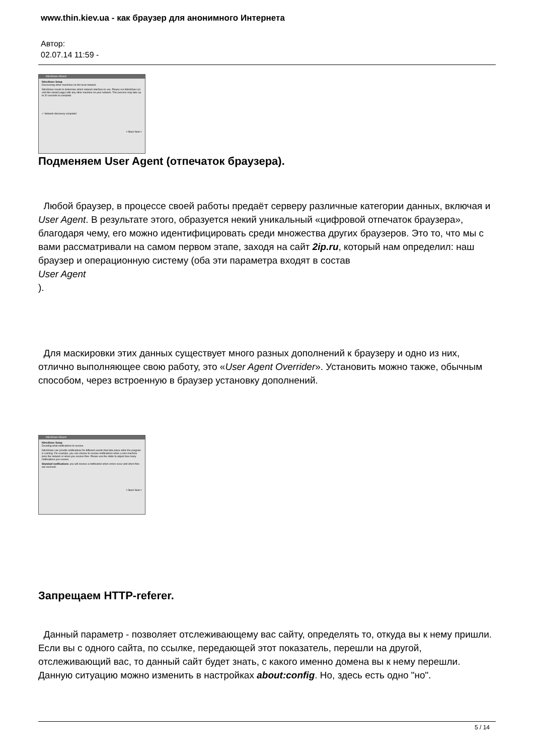www.thin.kiev.ua - как браузер для анонимного Интернета
Автор:
02.07.14 11:59 -
NitroShare Wizard
NitroShare Setup
Discovering other machines on the local network.
NitroShare needs to determine which network interface to use. Please run NitroShare (or visit this wizard page) with any other machine on your network. This process may take up to 20 seconds to complete.
✓ Network discovery complete!
< Back Next >
Подменяем User Agent (отпечаток браузера).
Любой браузер, в процессе своей работы предаёт серверу различные категории данных, включая и User Agent. В результате этого, образуется некий уникальный «цифровой отпечаток браузера», благодаря чему, его можно идентифицировать среди множества других браузеров. Это то, что мы с вами рассматривали на самом первом этапе, заходя на сайт 2ip.ru, который нам определил: наш браузер и операционную систему (оба эти параметра входят в состав
User Agent
).
Для маскировки этих данных существует много разных дополнений к браузеру и одно из них, отлично выполняющее свою работу, это «User Agent Overrider». Установить можно также, обычным способом, через встроенную в браузер установку дополнений.
NitroShare Wizard
NitroShare Setup
Deciding what notifications to receive.
NitroShare can provide notifications for different events that take place while the program is running. For example, you can choose to receive notifications when a new machine joins the network or when you receive files. Please use the slider to adjust how many notifications you receive.
Standard notifications: you will receive a notification when errors occur and when files are received.
< Back Next >
Запрещаем HTTP-referer.
Данный параметр - позволяет отслеживающему вас сайту, определять то, откуда вы к нему пришли. Если вы с одного сайта, по ссылке, передающей этот показатель, перешли на другой, отслеживающий вас, то данный сайт будет знать, с какого именно домена вы к нему перешли. Данную ситуацию можно изменить в настройках about:config. Но, здесь есть одно "но".
5 / 14